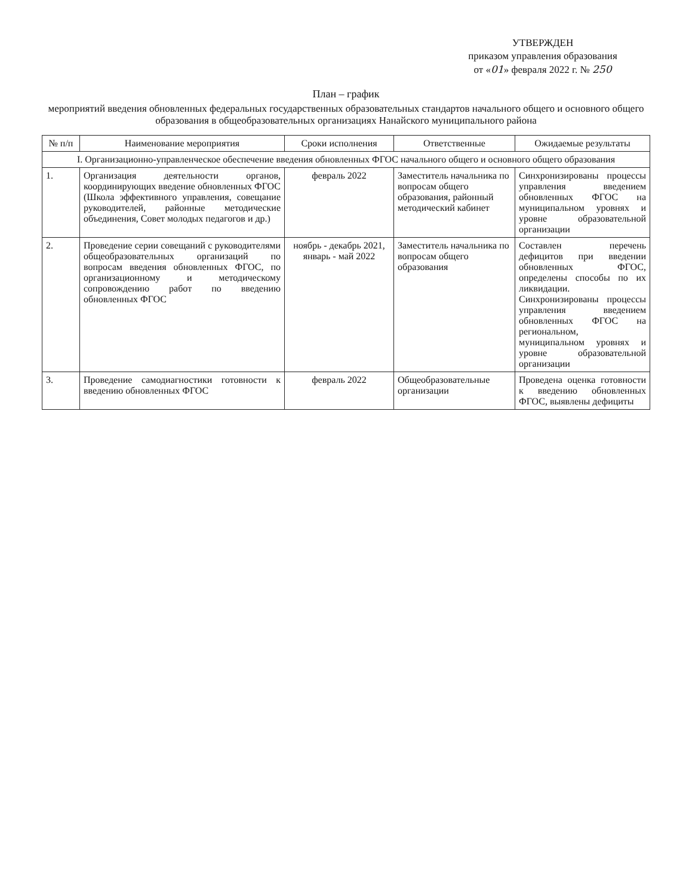УТВЕРЖДЕН
приказом управления образования
от «01» февраля 2022 г. № 250
План – график
мероприятий введения обновленных федеральных государственных образовательных стандартов начального общего и основного общего образования в общеобразовательных организациях Нанайского муниципального района
| № п/п | Наименование мероприятия | Сроки исполнения | Ответственные | Ожидаемые результаты |
| --- | --- | --- | --- | --- |
| I. Организационно-управленческое обеспечение введения обновленных ФГОС начального общего и основного общего образования | | | | |
| 1. | Организация деятельности органов, координирующих введение обновленных ФГОС (Школа эффективного управления, совещание руководителей, районные методические объединения, Совет молодых педагогов и др.) | февраль 2022 | Заместитель начальника по вопросам общего образования, районный методический кабинет | Синхронизированы процессы управления введением обновленных ФГОС на муниципальном уровнях и уровне образовательной организации |
| 2. | Проведение серии совещаний с руководителями общеобразовательных организаций по вопросам введения обновленных ФГОС, по организационному и методическому сопровождению работ по введению обновленных ФГОС | ноябрь - декабрь 2021, январь - май 2022 | Заместитель начальника по вопросам общего образования | Составлен перечень дефицитов при введении обновленных ФГОС, определены способы по их ликвидации. Синхронизированы процессы управления введением обновленных ФГОС на региональном, муниципальном уровнях и уровне образовательной организации |
| 3. | Проведение самодиагностики готовности к введению обновленных ФГОС | февраль 2022 | Общеобразовательные организации | Проведена оценка готовности к введению обновленных ФГОС, выявлены дефициты |